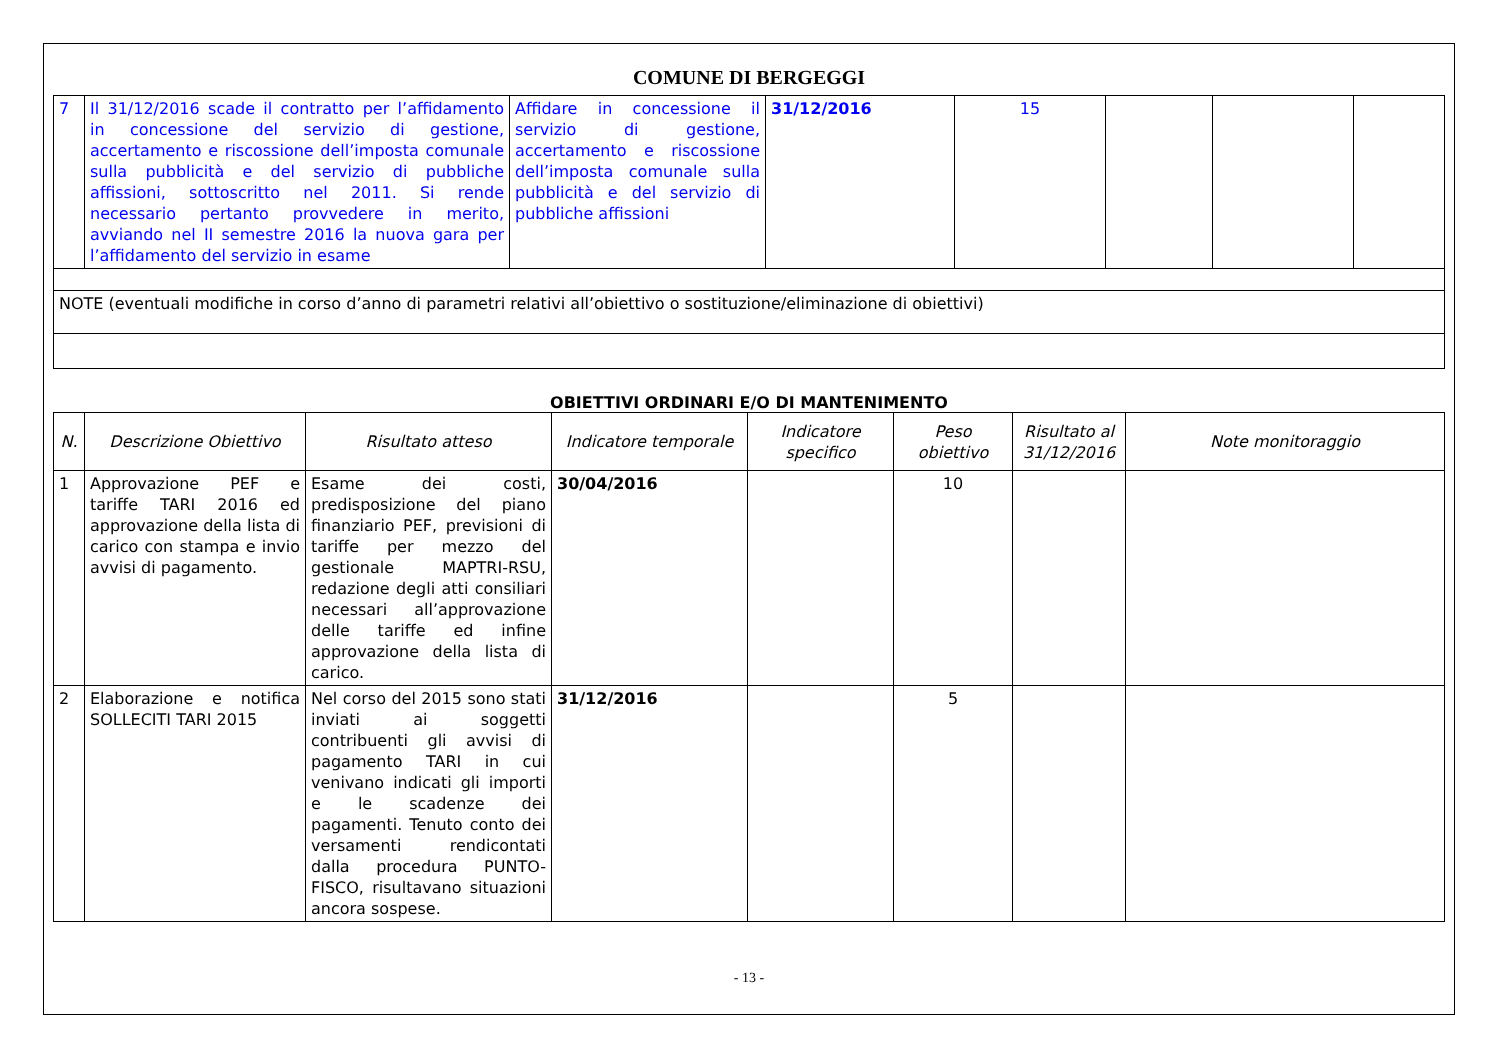COMUNE DI BERGEGGI
| 7 | Il 31/12/2016 scade il contratto per l’affidamento in concessione del servizio di gestione, accertamento e riscossione dell’imposta comunale sulla pubblicità e del servizio di pubbliche affissioni, sottoscritto nel 2011. Si rende necessario pertanto provvedere in merito, avviando nel II semestre 2016 la nuova gara per l’affidamento del servizio in esame | Affidare in concessione il servizio di gestione, accertamento e riscossione dell’imposta comunale sulla pubblicità e del servizio di pubbliche affissioni | 31/12/2016 | 15 | | | |
| NOTE (eventuali modifiche in corso d’anno di parametri relativi all’obiettivo o sostituzione/eliminazione di obiettivi) | | | | | | | |
OBIETTIVI ORDINARI E/O DI MANTENIMENTO
| N. | Descrizione Obiettivo | Risultato atteso | Indicatore temporale | Indicatore specifico | Peso obiettivo | Risultato al 31/12/2016 | Note monitoraggio |
| --- | --- | --- | --- | --- | --- | --- | --- |
| 1 | Approvazione PEF e tariffe TARI 2016 ed approvazione della lista di carico con stampa e invio avvisi di pagamento. | Esame dei costi, predisposizione del piano finanziario PEF, previsioni di tariffe per mezzo del gestionale MAPTRI-RSU, redazione degli atti consiliari necessari all’approvazione delle tariffe ed infine approvazione della lista di carico. | 30/04/2016 | | 10 | | |
| 2 | Elaborazione e notifica SOLLECITI TARI 2015 | Nel corso del 2015 sono stati inviati ai soggetti contribuenti gli avvisi di pagamento TARI in cui venivano indicati gli importi e le scadenze dei pagamenti. Tenuto conto dei versamenti rendicontati dalla procedura PUNTO-FISCO, risultavano situazioni ancora sospese. | 31/12/2016 | | 5 | | |
- 13 -